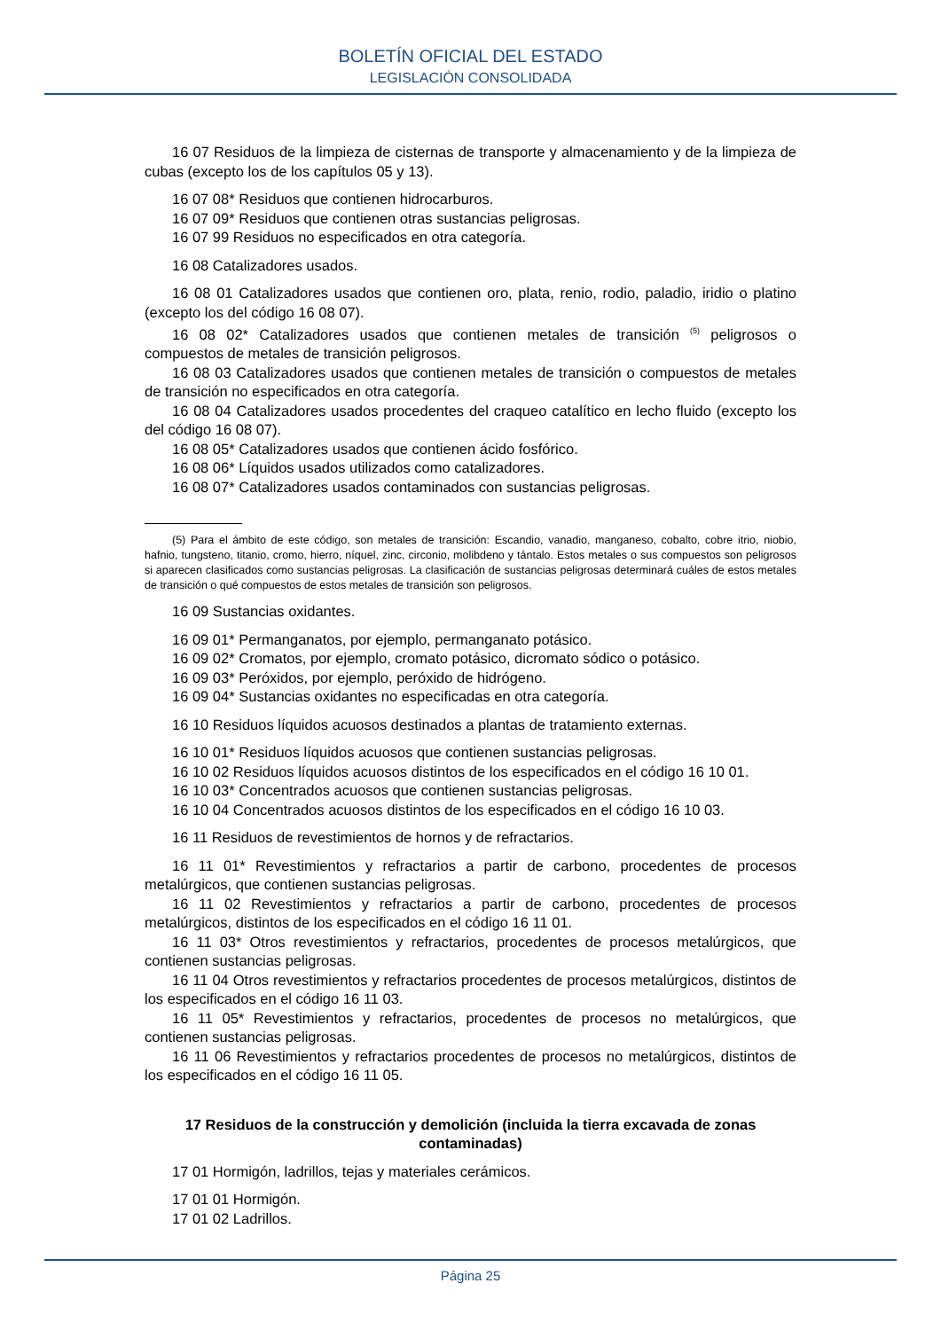BOLETÍN OFICIAL DEL ESTADO
LEGISLACIÓN CONSOLIDADA
16 07 Residuos de la limpieza de cisternas de transporte y almacenamiento y de la limpieza de cubas (excepto los de los capítulos 05 y 13).
16 07 08* Residuos que contienen hidrocarburos.
16 07 09* Residuos que contienen otras sustancias peligrosas.
16 07 99 Residuos no especificados en otra categoría.
16 08 Catalizadores usados.
16 08 01 Catalizadores usados que contienen oro, plata, renio, rodio, paladio, iridio o platino (excepto los del código 16 08 07).
16 08 02* Catalizadores usados que contienen metales de transición <sup>(5)</sup> peligrosos o compuestos de metales de transición peligrosos.
16 08 03 Catalizadores usados que contienen metales de transición o compuestos de metales de transición no especificados en otra categoría.
16 08 04 Catalizadores usados procedentes del craqueo catalítico en lecho fluido (excepto los del código 16 08 07).
16 08 05* Catalizadores usados que contienen ácido fosfórico.
16 08 06* Líquidos usados utilizados como catalizadores.
16 08 07* Catalizadores usados contaminados con sustancias peligrosas.
(5) Para el ámbito de este código, son metales de transición: Escandio, vanadio, manganeso, cobalto, cobre itrio, niobio, hafnio, tungsteno, titanio, cromo, hierro, níquel, zinc, circonio, molibdeno y tántalo. Estos metales o sus compuestos son peligrosos si aparecen clasificados como sustancias peligrosas. La clasificación de sustancias peligrosas determinará cuáles de estos metales de transición o qué compuestos de estos metales de transición son peligrosos.
16 09 Sustancias oxidantes.
16 09 01* Permanganatos, por ejemplo, permanganato potásico.
16 09 02* Cromatos, por ejemplo, cromato potásico, dicromato sódico o potásico.
16 09 03* Peróxidos, por ejemplo, peróxido de hidrógeno.
16 09 04* Sustancias oxidantes no especificadas en otra categoría.
16 10 Residuos líquidos acuosos destinados a plantas de tratamiento externas.
16 10 01* Residuos líquidos acuosos que contienen sustancias peligrosas.
16 10 02 Residuos líquidos acuosos distintos de los especificados en el código 16 10 01.
16 10 03* Concentrados acuosos que contienen sustancias peligrosas.
16 10 04 Concentrados acuosos distintos de los especificados en el código 16 10 03.
16 11 Residuos de revestimientos de hornos y de refractarios.
16 11 01* Revestimientos y refractarios a partir de carbono, procedentes de procesos metalúrgicos, que contienen sustancias peligrosas.
16 11 02 Revestimientos y refractarios a partir de carbono, procedentes de procesos metalúrgicos, distintos de los especificados en el código 16 11 01.
16 11 03* Otros revestimientos y refractarios, procedentes de procesos metalúrgicos, que contienen sustancias peligrosas.
16 11 04 Otros revestimientos y refractarios procedentes de procesos metalúrgicos, distintos de los especificados en el código 16 11 03.
16 11 05* Revestimientos y refractarios, procedentes de procesos no metalúrgicos, que contienen sustancias peligrosas.
16 11 06 Revestimientos y refractarios procedentes de procesos no metalúrgicos, distintos de los especificados en el código 16 11 05.
17 Residuos de la construcción y demolición (incluida la tierra excavada de zonas contaminadas)
17 01 Hormigón, ladrillos, tejas y materiales cerámicos.
17 01 01 Hormigón.
17 01 02 Ladrillos.
Página 25